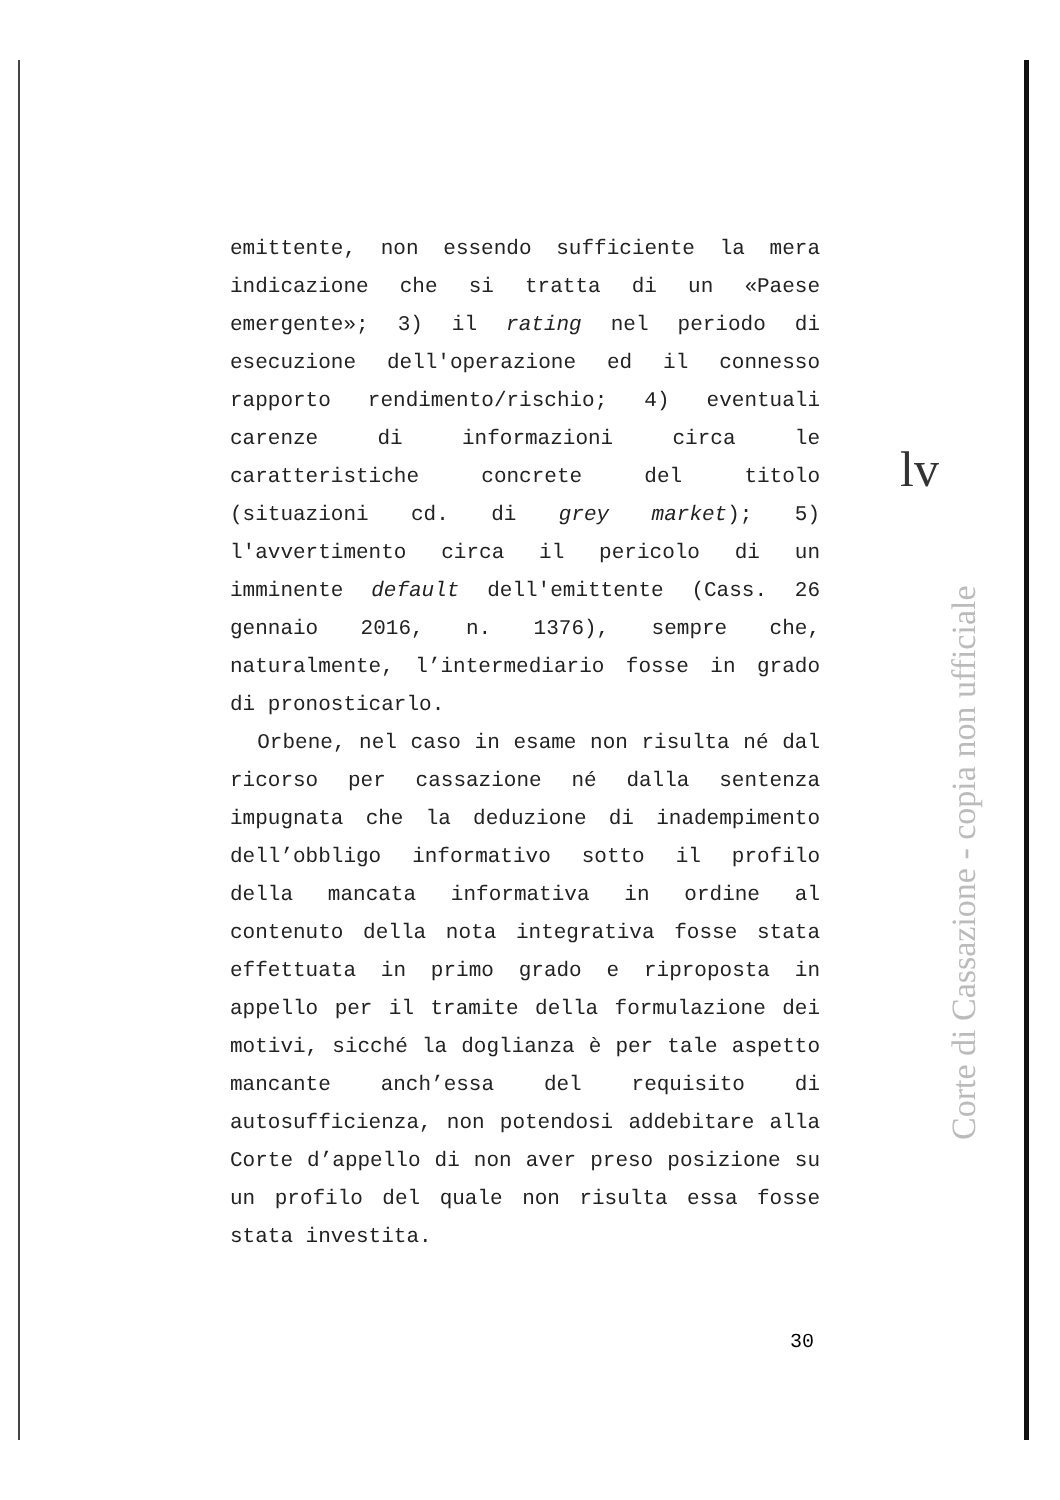emittente, non essendo sufficiente la mera indicazione che si tratta di un «Paese emergente»; 3) il rating nel periodo di esecuzione dell'operazione ed il connesso rapporto rendimento/rischio; 4) eventuali carenze di informazioni circa le caratteristiche concrete del titolo (situazioni cd. di grey market); 5) l'avvertimento circa il pericolo di un imminente default dell'emittente (Cass. 26 gennaio 2016, n. 1376), sempre che, naturalmente, l’intermediario fosse in grado di pronosticarlo.
Orbene, nel caso in esame non risulta né dal ricorso per cassazione né dalla sentenza impugnata che la deduzione di inadempimento dell’obbligo informativo sotto il profilo della mancata informativa in ordine al contenuto della nota integrativa fosse stata effettuata in primo grado e riproposta in appello per il tramite della formulazione dei motivi, sicché la doglianza è per tale aspetto mancante anch’essa del requisito di autosufficienza, non potendosi addebitare alla Corte d’appello di non aver preso posizione su un profilo del quale non risulta essa fosse stata investita.
lv
Corte di Cassazione - copia non ufficiale
30